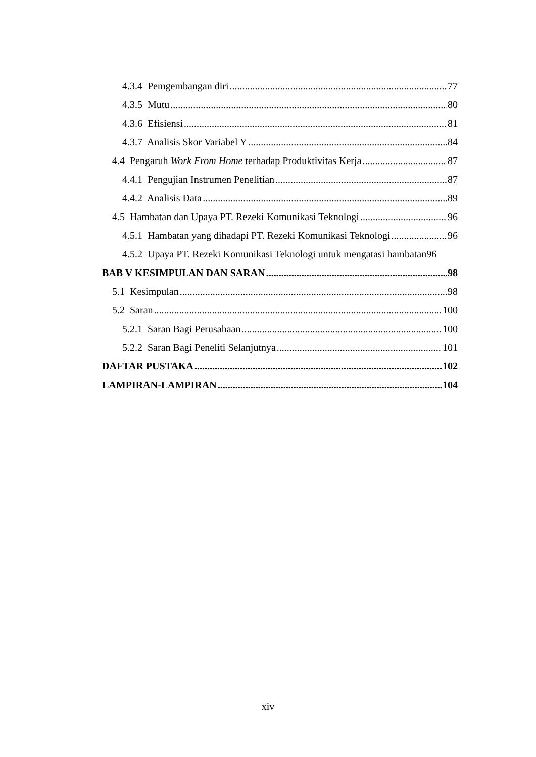4.3.4 Pemgembangan diri 77
4.3.5 Mutu 80
4.3.6 Efisiensi 81
4.3.7 Analisis Skor Variabel Y 84
4.4 Pengaruh Work From Home terhadap Produktivitas Kerja 87
4.4.1 Pengujian Instrumen Penelitian 87
4.4.2 Analisis Data 89
4.5 Hambatan dan Upaya PT. Rezeki Komunikasi Teknologi 96
4.5.1 Hambatan yang dihadapi PT. Rezeki Komunikasi Teknologi 96
4.5.2 Upaya PT. Rezeki Komunikasi Teknologi untuk mengatasi hambatan 96
BAB V KESIMPULAN DAN SARAN 98
5.1 Kesimpulan 98
5.2 Saran 100
5.2.1 Saran Bagi Perusahaan 100
5.2.2 Saran Bagi Peneliti Selanjutnya 101
DAFTAR PUSTAKA 102
LAMPIRAN-LAMPIRAN 104
xiv